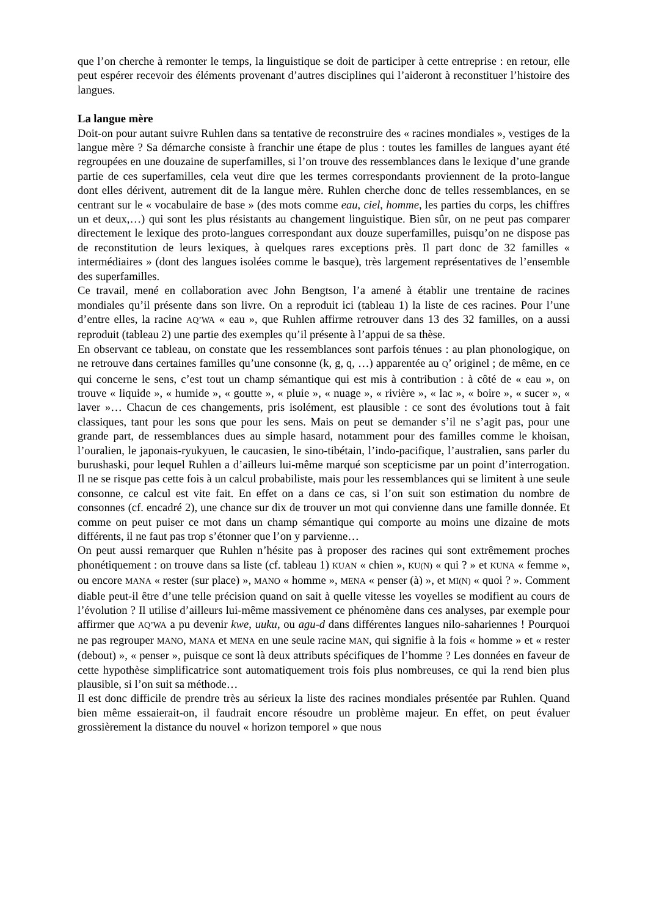que l’on cherche à remonter le temps, la linguistique se doit de participer à cette entreprise : en retour, elle peut espérer recevoir des éléments provenant d’autres disciplines qui l’aideront à reconstituer l’histoire des langues.
La langue mère
Doit-on pour autant suivre Ruhlen dans sa tentative de reconstruire des « racines mondiales », vestiges de la langue mère ? Sa démarche consiste à franchir une étape de plus : toutes les familles de langues ayant été regroupées en une douzaine de superfamilles, si l’on trouve des ressemblances dans le lexique d’une grande partie de ces superfamilles, cela veut dire que les termes correspondants proviennent de la proto-langue dont elles dérivent, autrement dit de la langue mère. Ruhlen cherche donc de telles ressemblances, en se centrant sur le « vocabulaire de base » (des mots comme eau, ciel, homme, les parties du corps, les chiffres un et deux,…) qui sont les plus résistants au changement linguistique. Bien sûr, on ne peut pas comparer directement le lexique des proto-langues correspondant aux douze superfamilles, puisqu’on ne dispose pas de reconstitution de leurs lexiques, à quelques rares exceptions près. Il part donc de 32 familles « intermédiaires » (dont des langues isolées comme le basque), très largement représentatives de l’ensemble des superfamilles.
Ce travail, mené en collaboration avec John Bengtson, l’a amené à établir une trentaine de racines mondiales qu’il présente dans son livre. On a reproduit ici (tableau 1) la liste de ces racines. Pour l’une d’entre elles, la racine AQ’WA « eau », que Ruhlen affirme retrouver dans 13 des 32 familles, on a aussi reproduit (tableau 2) une partie des exemples qu’il présente à l’appui de sa thèse.
En observant ce tableau, on constate que les ressemblances sont parfois ténues : au plan phonologique, on ne retrouve dans certaines familles qu’une consonne (k, g, q, …) apparentée au Q’ originel ; de même, en ce qui concerne le sens, c’est tout un champ sémantique qui est mis à contribution : à côté de « eau », on trouve « liquide », « humide », « goutte », « pluie », « nuage », « rivière », « lac », « boire », « sucer », « laver »… Chacun de ces changements, pris isolément, est plausible : ce sont des évolutions tout à fait classiques, tant pour les sons que pour les sens. Mais on peut se demander s’il ne s’agit pas, pour une grande part, de ressemblances dues au simple hasard, notamment pour des familles comme le khoisan, l’ouralien, le japonais-ryukyuen, le caucasien, le sino-tibétain, l’indo-pacifique, l’australien, sans parler du burushaski, pour lequel Ruhlen a d’ailleurs lui-même marqué son scepticisme par un point d’interrogation. Il ne se risque pas cette fois à un calcul probabiliste, mais pour les ressemblances qui se limitent à une seule consonne, ce calcul est vite fait. En effet on a dans ce cas, si l’on suit son estimation du nombre de consonnes (cf. encadré 2), une chance sur dix de trouver un mot qui convienne dans une famille donnée. Et comme on peut puiser ce mot dans un champ sémantique qui comporte au moins une dizaine de mots différents, il ne faut pas trop s’étonner que l’on y parvienne…
On peut aussi remarquer que Ruhlen n’hésite pas à proposer des racines qui sont extrêmement proches phonétiquement : on trouve dans sa liste (cf. tableau 1) KUAN « chien », KU(N) « qui ? » et KUNA « femme », ou encore MANA « rester (sur place) », MANO « homme », MENA « penser (à) », et MI(N) « quoi ? ». Comment diable peut-il être d’une telle précision quand on sait à quelle vitesse les voyelles se modifient au cours de l’évolution ? Il utilise d’ailleurs lui-même massivement ce phénomène dans ces analyses, par exemple pour affirmer que AQ’WA a pu devenir kwe, uuku, ou agu-d dans différentes langues nilo-sahariennes ! Pourquoi ne pas regrouper MANO, MANA et MENA en une seule racine MAN, qui signifie à la fois « homme » et « rester (debout) », « penser », puisque ce sont là deux attributs spécifiques de l’homme ? Les données en faveur de cette hypothèse simplificatrice sont automatiquement trois fois plus nombreuses, ce qui la rend bien plus plausible, si l’on suit sa méthode…
Il est donc difficile de prendre très au sérieux la liste des racines mondiales présentée par Ruhlen. Quand bien même essaierait-on, il faudrait encore résoudre un problème majeur. En effet, on peut évaluer grossièrement la distance du nouvel « horizon temporel » que nous